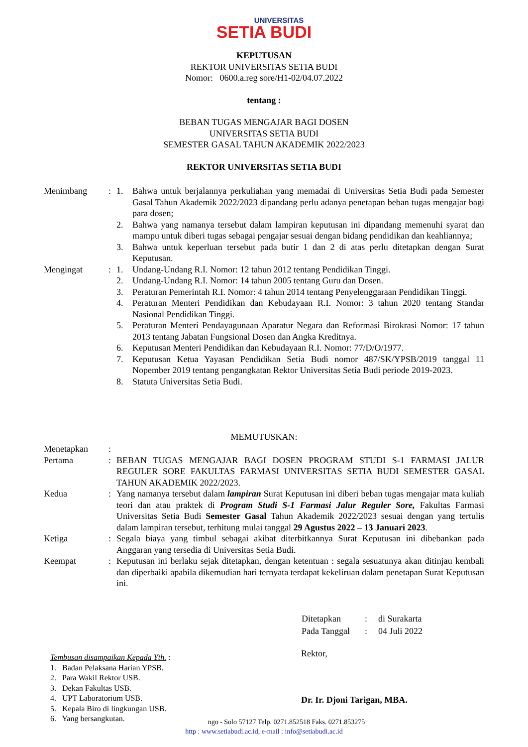UNIVERSITAS
SETIA BUDI
KEPUTUSAN
REKTOR UNIVERSITAS SETIA BUDI
Nomor: 0600.a.reg sore/H1-02/04.07.2022
tentang :
BEBAN TUGAS MENGAJAR BAGI DOSEN
UNIVERSITAS SETIA BUDI
SEMESTER GASAL TAHUN AKADEMIK 2022/2023
REKTOR UNIVERSITAS SETIA BUDI
| Menimbang | : | 1. | Bahwa untuk berjalannya perkuliahan yang memadai di Universitas Setia Budi pada Semester Gasal Tahun Akademik 2022/2023 dipandang perlu adanya penetapan beban tugas mengajar bagi para dosen; |
| | | 2. | Bahwa yang namanya tersebut dalam lampiran keputusan ini dipandang memenuhi syarat dan mampu untuk diberi tugas sebagai pengajar sesuai dengan bidang pendidikan dan keahliannya; |
| | | 3. | Bahwa untuk keperluan tersebut pada butir 1 dan 2 di atas perlu ditetapkan dengan Surat Keputusan. |
| Mengingat | : | 1. | Undang-Undang R.I. Nomor: 12 tahun 2012 tentang Pendidikan Tinggi. |
| | | 2. | Undang-Undang R.I. Nomor: 14 tahun 2005 tentang Guru dan Dosen. |
| | | 3. | Peraturan Pemerintah R.I. Nomor: 4 tahun 2014 tentang Penyelenggaraan Pendidikan Tinggi. |
| | | 4. | Peraturan Menteri Pendidikan dan Kebudayaan R.I. Nomor: 3 tahun 2020 tentang Standar Nasional Pendidikan Tinggi. |
| | | 5. | Peraturan Menteri Pendayagunaan Aparatur Negara dan Reformasi Birokrasi Nomor: 17 tahun 2013 tentang Jabatan Fungsional Dosen dan Angka Kreditnya. |
| | | 6. | Keputusan Menteri Pendidikan dan Kebudayaan R.I. Nomor: 77/D/O/1977. |
| | | 7. | Keputusan Ketua Yayasan Pendidikan Setia Budi nomor 487/SK/YPSB/2019 tanggal 11 Nopember 2019 tentang pengangkatan Rektor Universitas Setia Budi periode 2019-2023. |
| | | 8. | Statuta Universitas Setia Budi. |
MEMUTUSKAN:
| Menetapkan | : | |
| Pertama | : | BEBAN TUGAS MENGAJAR BAGI DOSEN PROGRAM STUDI S-1 FARMASI JALUR REGULER SORE FAKULTAS FARMASI UNIVERSITAS SETIA BUDI SEMESTER GASAL TAHUN AKADEMIK 2022/2023. |
| Kedua | : | Yang namanya tersebut dalam lampiran Surat Keputusan ini diberi beban tugas mengajar mata kuliah teori dan atau praktek di Program Studi S-1 Farmasi Jalur Reguler Sore, Fakultas Farmasi Universitas Setia Budi Semester Gasal Tahun Akademik 2022/2023 sesuai dengan yang tertulis dalam lampiran tersebut, terhitung mulai tanggal 29 Agustus 2022 – 13 Januari 2023 . |
| Ketiga | : | Segala biaya yang timbul sebagai akibat diterbitkannya Surat Keputusan ini dibebankan pada Anggaran yang tersedia di Universitas Setia Budi. |
| Keempat | : | Keputusan ini berlaku sejak ditetapkan, dengan ketentuan : segala sesuatunya akan ditinjau kembali dan diperbaiki apabila dikemudian hari ternyata terdapat kekeliruan dalam penetapan Surat Keputusan ini. |
| Ditetapkan | : | di Surakarta |
| Pada Tanggal | : | 04 Juli 2022 |
Rektor,
Dr. Ir. Djoni Tarigan, MBA.
Tembusan disampaikan Kepada Yth. :
1. Badan Pelaksana Harian YPSB.
2. Para Wakil Rektor USB.
3. Dekan Fakultas USB.
4. UPT Laboratorium USB.
5. Kepala Biro di lingkungan USB.
6. Yang bersangkutan.
ngo - Solo 57127 Telp. 0271.852518 Faks. 0271.853275
http : www.setiabudi.ac.id, e-mail : info@setiabudi.ac.id